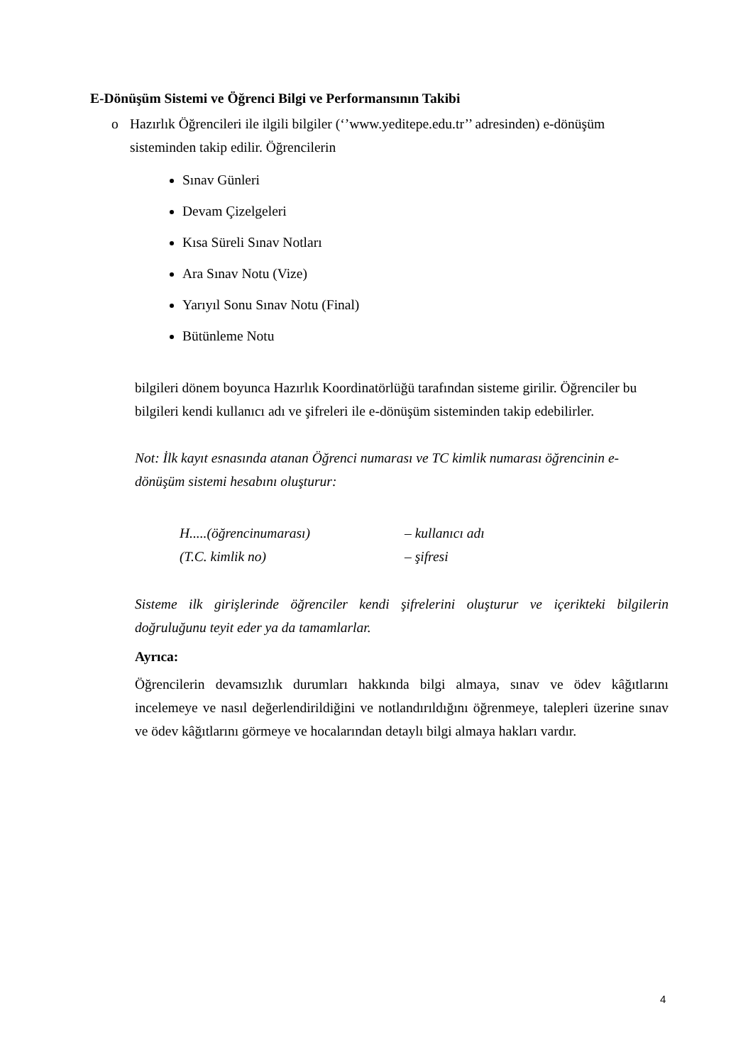E-Dönüşüm Sistemi ve Öğrenci Bilgi ve Performansının Takibi
o Hazırlık Öğrencileri ile ilgili bilgiler (‘’www.yeditepe.edu.tr’’ adresinden) e-dönüşüm sisteminden takip edilir. Öğrencilerin
Sınav Günleri
Devam Çizelgeleri
Kısa Süreli Sınav Notları
Ara Sınav Notu (Vize)
Yarıyıl Sonu Sınav Notu (Final)
Bütünleme Notu
bilgileri dönem boyunca Hazırlık Koordinatörlüğü tarafından sisteme girilir. Öğrenciler bu bilgileri kendi kullanıcı adı ve şifreleri ile e-dönüşüm sisteminden takip edebilirler.
Not: İlk kayıt esnasında atanan Öğrenci numarası ve TC kimlik numarası öğrencinin e-dönüşüm sistemi hesabını oluşturur:
H.....(öğrencinumarası) – kullanıcı adı
(T.C. kimlik no) – şifresi
Sisteme ilk girişlerinde öğrenciler kendi şifrelerini oluşturur ve içerikteki bilgilerin doğruluğunu teyit eder ya da tamamlarlar.
Ayrıca:
Öğrencilerin devamsızlık durumları hakkında bilgi almaya, sınav ve ödev kâğıtlarını incelemeye ve nasıl değerlendirildiğini ve notlandırıldığını öğrenmeye, talepleri üzerine sınav ve ödev kâğıtlarını görmeye ve hocalarından detaylı bilgi almaya hakları vardır.
4